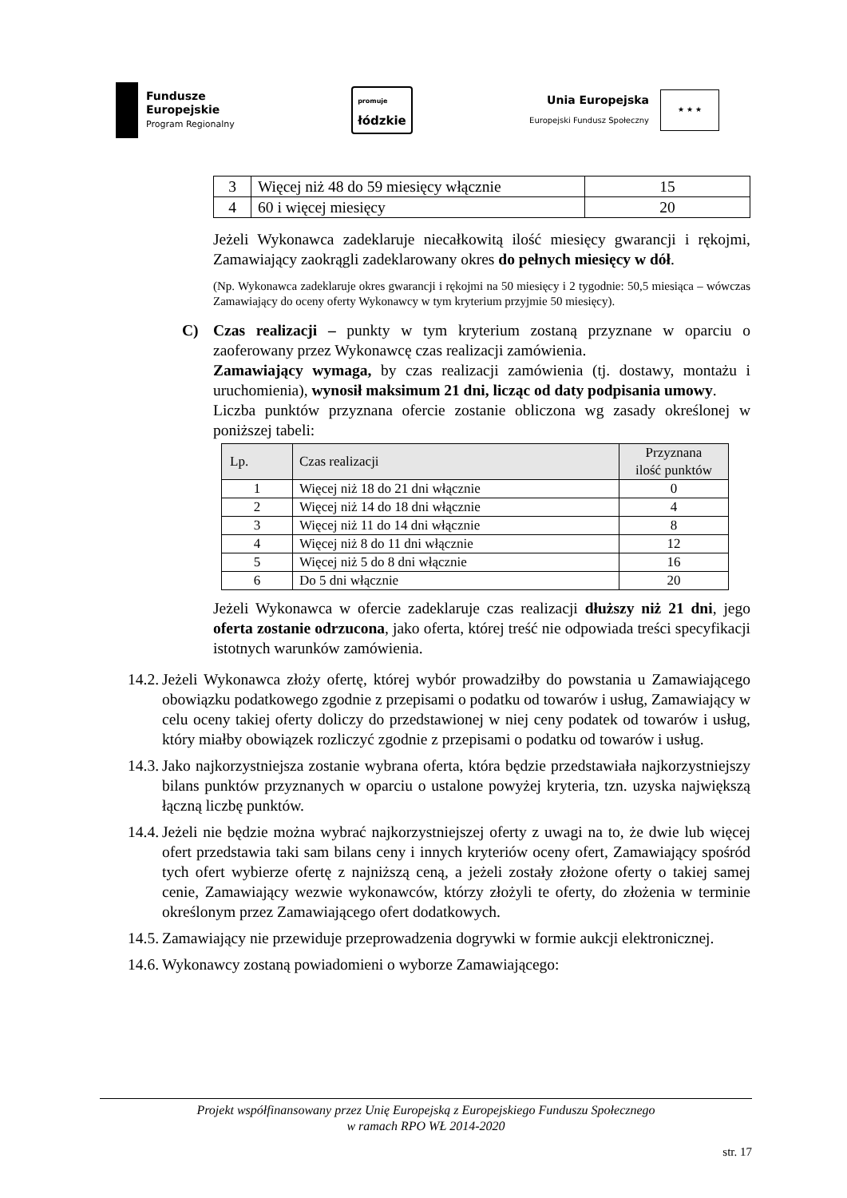Fundusze
Europejskie
Program Regionalny
promuje
łódzkie
Unia Europejska
Europejski Fundusz Społeczny
★ ★ ★
| 3 | Więcej niż 48 do 59 miesięcy włącznie | 15 |
| 4 | 60 i więcej miesięcy | 20 |
Jeżeli Wykonawca zadeklaruje niecałkowitą ilość miesięcy gwarancji i rękojmi, Zamawiający zaokrągli zadeklarowany okres do pełnych miesięcy w dół.
(Np. Wykonawca zadeklaruje okres gwarancji i rękojmi na 50 miesięcy i 2 tygodnie: 50,5 miesiąca – wówczas Zamawiający do oceny oferty Wykonawcy w tym kryterium przyjmie 50 miesięcy).
C) Czas realizacji – punkty w tym kryterium zostaną przyznane w oparciu o zaoferowany przez Wykonawcę czas realizacji zamówienia.
Zamawiający wymaga, by czas realizacji zamówienia (tj. dostawy, montażu i uruchomienia), wynosił maksimum 21 dni, licząc od daty podpisania umowy.
Liczba punktów przyznana ofercie zostanie obliczona wg zasady określonej w poniższej tabeli:
| Lp. | Czas realizacji | Przyznana ilość punktów |
| --- | --- | --- |
| 1 | Więcej niż 18 do 21 dni włącznie | 0 |
| 2 | Więcej niż 14 do 18 dni włącznie | 4 |
| 3 | Więcej niż 11 do 14 dni włącznie | 8 |
| 4 | Więcej niż 8 do 11 dni włącznie | 12 |
| 5 | Więcej niż 5 do 8 dni włącznie | 16 |
| 6 | Do 5 dni włącznie | 20 |
Jeżeli Wykonawca w ofercie zadeklaruje czas realizacji dłuższy niż 21 dni, jego oferta zostanie odrzucona, jako oferta, której treść nie odpowiada treści specyfikacji istotnych warunków zamówienia.
14.2.
Jeżeli Wykonawca złoży ofertę, której wybór prowadziłby do powstania u Zamawiającego obowiązku podatkowego zgodnie z przepisami o podatku od towarów i usług, Zamawiający w celu oceny takiej oferty doliczy do przedstawionej w niej ceny podatek od towarów i usług, który miałby obowiązek rozliczyć zgodnie z przepisami o podatku od towarów i usług.
14.3.
Jako najkorzystniejsza zostanie wybrana oferta, która będzie przedstawiała najkorzystniejszy bilans punktów przyznanych w oparciu o ustalone powyżej kryteria, tzn. uzyska największą łączną liczbę punktów.
14.4.
Jeżeli nie będzie można wybrać najkorzystniejszej oferty z uwagi na to, że dwie lub więcej ofert przedstawia taki sam bilans ceny i innych kryteriów oceny ofert, Zamawiający spośród tych ofert wybierze ofertę z najniższą ceną, a jeżeli zostały złożone oferty o takiej samej cenie, Zamawiający wezwie wykonawców, którzy złożyli te oferty, do złożenia w terminie określonym przez Zamawiającego ofert dodatkowych.
14.5.
Zamawiający nie przewiduje przeprowadzenia dogrywki w formie aukcji elektronicznej.
14.6.
Wykonawcy zostaną powiadomieni o wyborze Zamawiającego:
Projekt współfinansowany przez Unię Europejską z Europejskiego Funduszu Społecznego
w ramach RPO WŁ 2014-2020
str. 17